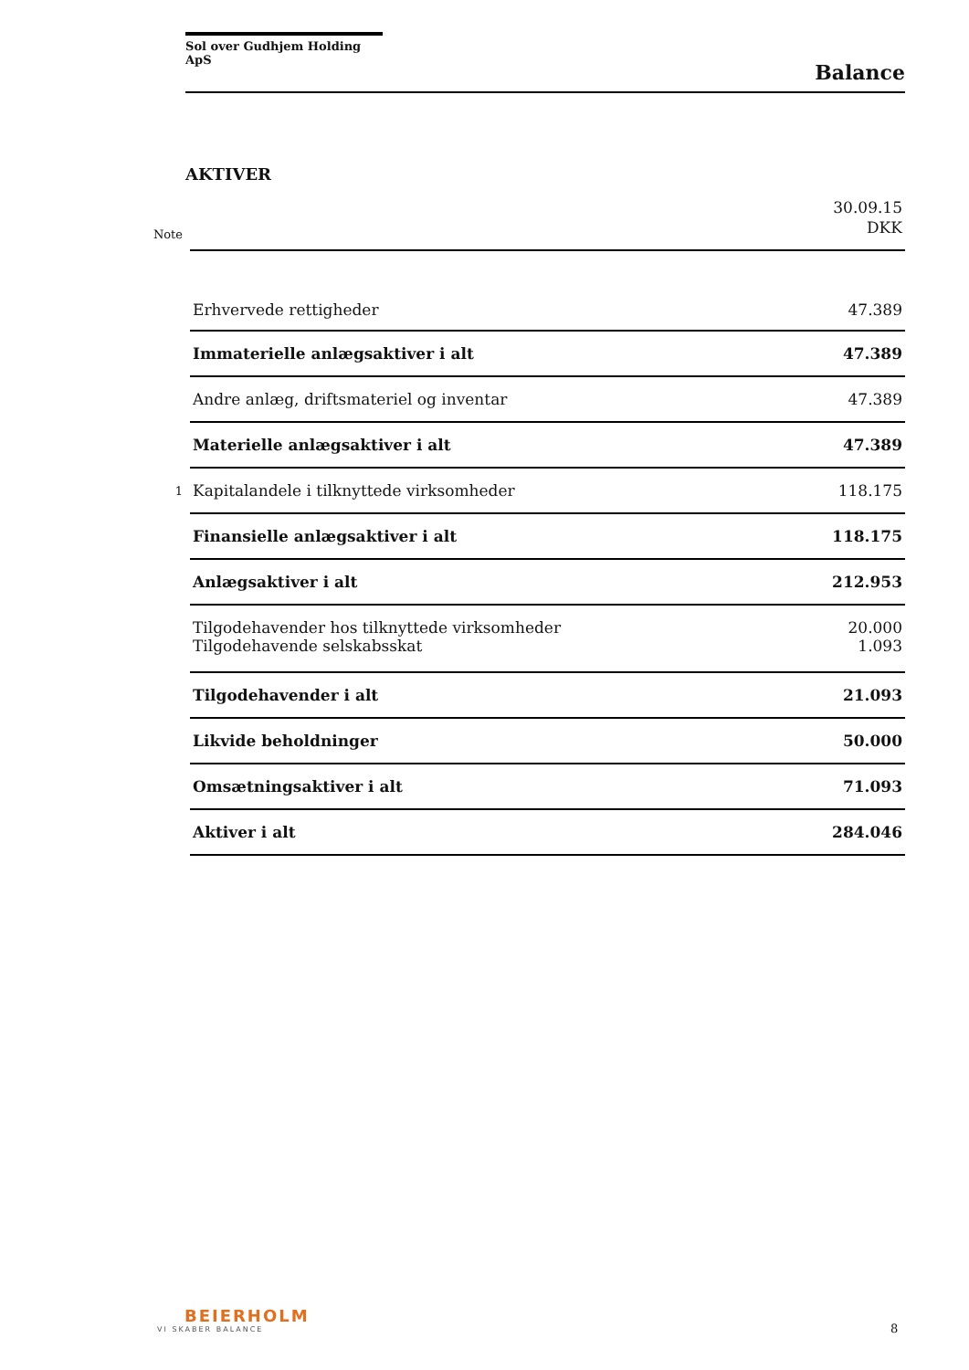Sol over Gudhjem Holding ApS
Balance
AKTIVER
| | | 30.09.15 |
| Note | | DKK |
| | Erhvervede rettigheder | 47.389 |
| | Immaterielle anlægsaktiver i alt | 47.389 |
| | Andre anlæg, driftsmateriel og inventar | 47.389 |
| | Materielle anlægsaktiver i alt | 47.389 |
| 1 | Kapitalandele i tilknyttede virksomheder | 118.175 |
| | Finansielle anlægsaktiver i alt | 118.175 |
| | Anlægsaktiver i alt | 212.953 |
| | Tilgodehavender hos tilknyttede virksomheder | 20.000 |
| | Tilgodehavende selskabsskat | 1.093 |
| | Tilgodehavender i alt | 21.093 |
| | Likvide beholdninger | 50.000 |
| | Omsætningsaktiver i alt | 71.093 |
| | Aktiver i alt | 284.046 |
BEIERHOLM
VI SKABER BALANCE
8